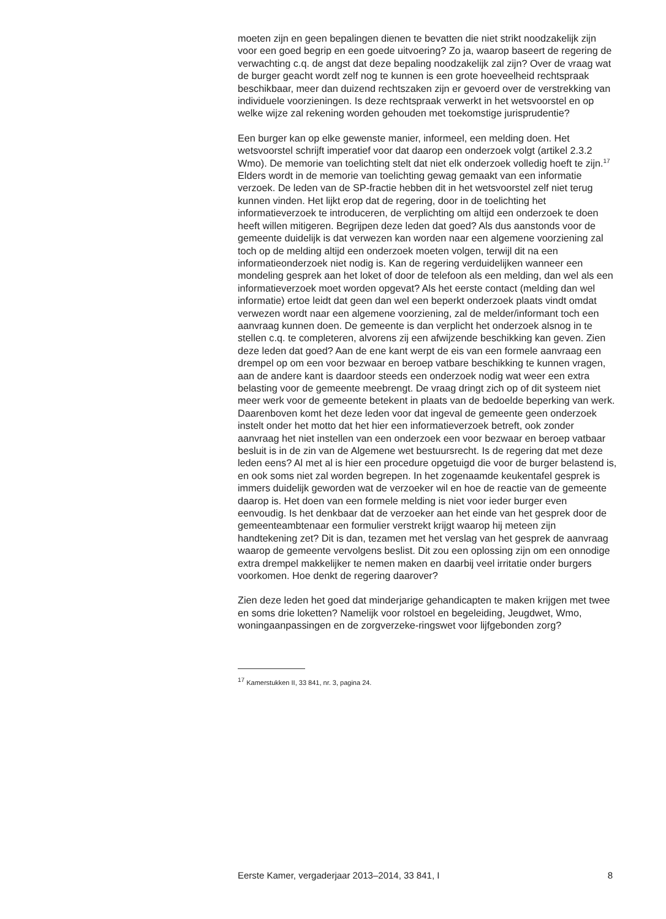moeten zijn en geen bepalingen dienen te bevatten die niet strikt noodzakelijk zijn voor een goed begrip en een goede uitvoering? Zo ja, waarop baseert de regering de verwachting c.q. de angst dat deze bepaling noodzakelijk zal zijn? Over de vraag wat de burger geacht wordt zelf nog te kunnen is een grote hoeveelheid rechtspraak beschikbaar, meer dan duizend rechtszaken zijn er gevoerd over de verstrekking van individuele voorzieningen. Is deze rechtspraak verwerkt in het wetsvoorstel en op welke wijze zal rekening worden gehouden met toekomstige jurisprudentie?
Een burger kan op elke gewenste manier, informeel, een melding doen. Het wetsvoorstel schrijft imperatief voor dat daarop een onderzoek volgt (artikel 2.3.2 Wmo). De memorie van toelichting stelt dat niet elk onderzoek volledig hoeft te zijn.<sup>17</sup> Elders wordt in de memorie van toelichting gewag gemaakt van een informatie verzoek. De leden van de SP-fractie hebben dit in het wetsvoorstel zelf niet terug kunnen vinden. Het lijkt erop dat de regering, door in de toelichting het informatieverzoek te introduceren, de verplichting om altijd een onderzoek te doen heeft willen mitigeren. Begrijpen deze leden dat goed? Als dus aanstonds voor de gemeente duidelijk is dat verwezen kan worden naar een algemene voorziening zal toch op de melding altijd een onderzoek moeten volgen, terwijl dit na een informatieonderzoek niet nodig is. Kan de regering verduidelijken wanneer een mondeling gesprek aan het loket of door de telefoon als een melding, dan wel als een informatieverzoek moet worden opgevat? Als het eerste contact (melding dan wel informatie) ertoe leidt dat geen dan wel een beperkt onderzoek plaats vindt omdat verwezen wordt naar een algemene voorziening, zal de melder/informant toch een aanvraag kunnen doen. De gemeente is dan verplicht het onderzoek alsnog in te stellen c.q. te completeren, alvorens zij een afwijzende beschikking kan geven. Zien deze leden dat goed? Aan de ene kant werpt de eis van een formele aanvraag een drempel op om een voor bezwaar en beroep vatbare beschikking te kunnen vragen, aan de andere kant is daardoor steeds een onderzoek nodig wat weer een extra belasting voor de gemeente meebrengt. De vraag dringt zich op of dit systeem niet meer werk voor de gemeente betekent in plaats van de bedoelde beperking van werk. Daarenboven komt het deze leden voor dat ingeval de gemeente geen onderzoek instelt onder het motto dat het hier een informatieverzoek betreft, ook zonder aanvraag het niet instellen van een onderzoek een voor bezwaar en beroep vatbaar besluit is in de zin van de Algemene wet bestuursrecht. Is de regering dat met deze leden eens? Al met al is hier een procedure opgetuigd die voor de burger belastend is, en ook soms niet zal worden begrepen. In het zogenaamde keukentafel gesprek is immers duidelijk geworden wat de verzoeker wil en hoe de reactie van de gemeente daarop is. Het doen van een formele melding is niet voor ieder burger even eenvoudig. Is het denkbaar dat de verzoeker aan het einde van het gesprek door de gemeenteambtenaar een formulier verstrekt krijgt waarop hij meteen zijn handtekening zet? Dit is dan, tezamen met het verslag van het gesprek de aanvraag waarop de gemeente vervolgens beslist. Dit zou een oplossing zijn om een onnodige extra drempel makkelijker te nemen maken en daarbij veel irritatie onder burgers voorkomen. Hoe denkt de regering daarover?
Zien deze leden het goed dat minderjarige gehandicapten te maken krijgen met twee en soms drie loketten? Namelijk voor rolstoel en begeleiding, Jeugdwet, Wmo, woningaanpassingen en de zorgverzeke-ringswet voor lijfgebonden zorg?
<sup>17</sup> Kamerstukken II, 33 841, nr. 3, pagina 24.
Eerste Kamer, vergaderjaar 2013–2014, 33 841, I 8